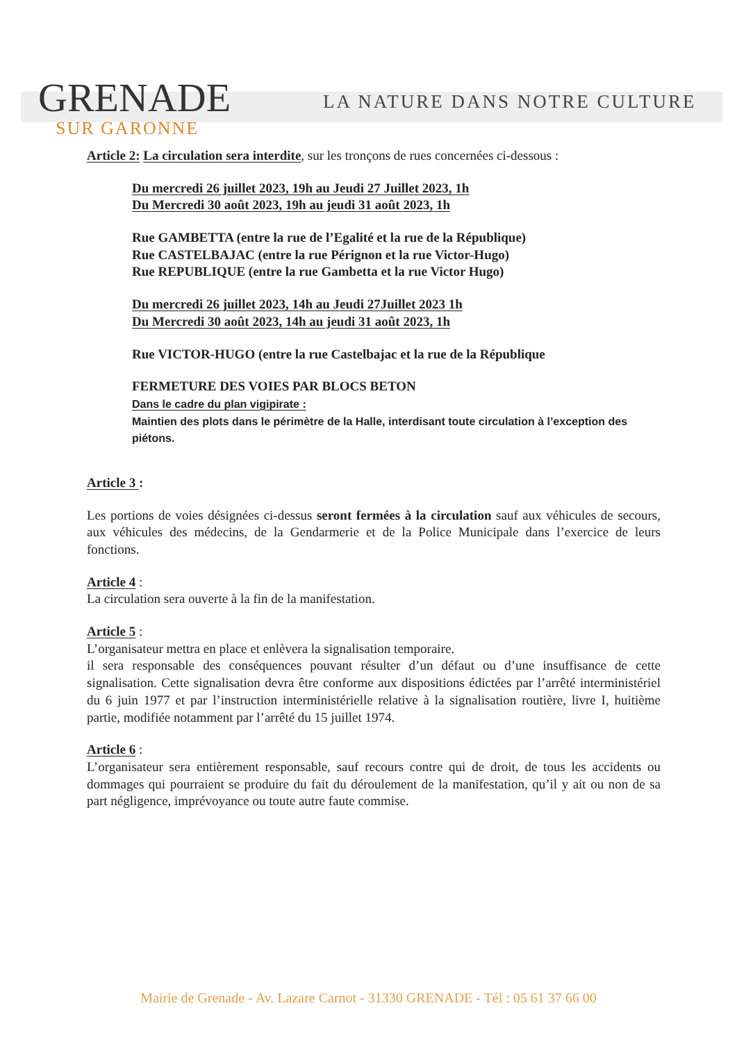GRENADE
SUR GARONNE
LA NATURE DANS NOTRE CULTURE
Article 2: La circulation sera interdite, sur les tronçons de rues concernées ci-dessous :
Du mercredi 26 juillet 2023, 19h au Jeudi 27 Juillet 2023, 1h
Du Mercredi 30 août 2023, 19h au jeudi 31 août 2023, 1h
Rue GAMBETTA (entre la rue de l’Egalité et la rue de la République)
Rue CASTELBAJAC (entre la rue Pérignon et la rue Victor-Hugo)
Rue REPUBLIQUE (entre la rue Gambetta et la rue Victor Hugo)
Du mercredi 26 juillet 2023, 14h au Jeudi 27Juillet 2023 1h
Du Mercredi 30 août 2023, 14h au jeudi 31 août 2023, 1h
Rue VICTOR-HUGO (entre la rue Castelbajac et la rue de la République
FERMETURE DES VOIES PAR BLOCS BETON
Dans le cadre du plan vigipirate :
Maintien des plots dans le périmètre de la Halle, interdisant toute circulation à l’exception des piétons.
Article 3 :
Les portions de voies désignées ci-dessus seront fermées à la circulation sauf aux véhicules de secours, aux véhicules des médecins, de la Gendarmerie et de la Police Municipale dans l’exercice de leurs fonctions.
Article 4 :
La circulation sera ouverte à la fin de la manifestation.
Article 5 :
L’organisateur mettra en place et enlèvera la signalisation temporaire.
il sera responsable des conséquences pouvant résulter d’un défaut ou d’une insuffisance de cette signalisation. Cette signalisation devra être conforme aux dispositions édictées par l’arrêté interministériel du 6 juin 1977 et par l’instruction interministérielle relative à la signalisation routière, livre I, huitième partie, modifiée notamment par l’arrêté du 15 juillet 1974.
Article 6 :
L’organisateur sera entièrement responsable, sauf recours contre qui de droit, de tous les accidents ou dommages qui pourraient se produire du fait du déroulement de la manifestation, qu’il y ait ou non de sa part négligence, imprévoyance ou toute autre faute commise.
Mairie de Grenade - Av. Lazare Carnot - 31330 GRENADE - Tél : 05 61 37 66 00